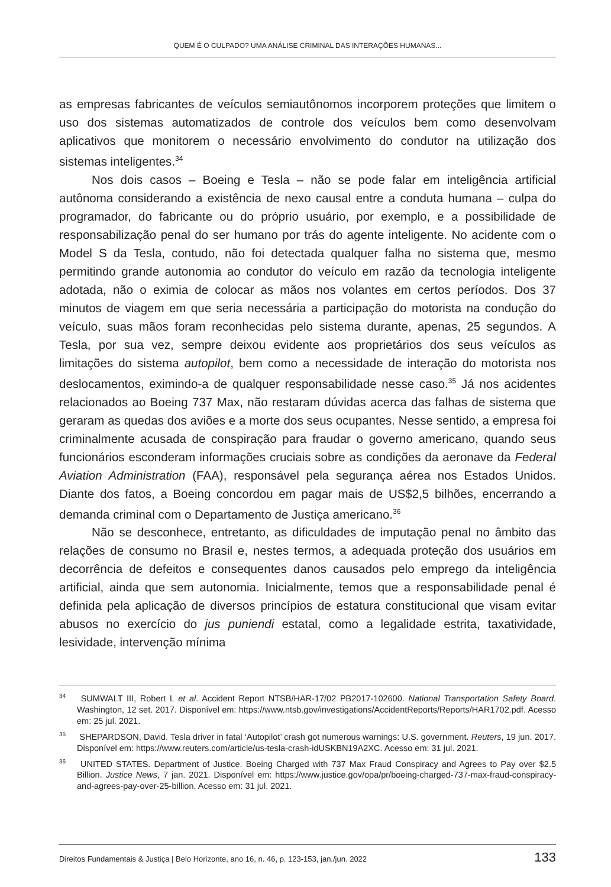QUEM É O CULPADO? UMA ANÁLISE CRIMINAL DAS INTERAÇÕES HUMANAS...
as empresas fabricantes de veículos semiautônomos incorporem proteções que limitem o uso dos sistemas automatizados de controle dos veículos bem como desenvolvam aplicativos que monitorem o necessário envolvimento do condutor na utilização dos sistemas inteligentes.<sup>34</sup>
Nos dois casos – Boeing e Tesla – não se pode falar em inteligência artificial autônoma considerando a existência de nexo causal entre a conduta humana – culpa do programador, do fabricante ou do próprio usuário, por exemplo, e a possibilidade de responsabilização penal do ser humano por trás do agente inteligente. No acidente com o Model S da Tesla, contudo, não foi detectada qualquer falha no sistema que, mesmo permitindo grande autonomia ao condutor do veículo em razão da tecnologia inteligente adotada, não o eximia de colocar as mãos nos volantes em certos períodos. Dos 37 minutos de viagem em que seria necessária a participação do motorista na condução do veículo, suas mãos foram reconhecidas pelo sistema durante, apenas, 25 segundos. A Tesla, por sua vez, sempre deixou evidente aos proprietários dos seus veículos as limitações do sistema autopilot, bem como a necessidade de interação do motorista nos deslocamentos, eximindo-a de qualquer responsabilidade nesse caso.<sup>35</sup> Já nos acidentes relacionados ao Boeing 737 Max, não restaram dúvidas acerca das falhas de sistema que geraram as quedas dos aviões e a morte dos seus ocupantes. Nesse sentido, a empresa foi criminalmente acusada de conspiração para fraudar o governo americano, quando seus funcionários esconderam informações cruciais sobre as condições da aeronave da Federal Aviation Administration (FAA), responsável pela segurança aérea nos Estados Unidos. Diante dos fatos, a Boeing concordou em pagar mais de US$2,5 bilhões, encerrando a demanda criminal com o Departamento de Justiça americano.<sup>36</sup>
Não se desconhece, entretanto, as dificuldades de imputação penal no âmbito das relações de consumo no Brasil e, nestes termos, a adequada proteção dos usuários em decorrência de defeitos e consequentes danos causados pelo emprego da inteligência artificial, ainda que sem autonomia. Inicialmente, temos que a responsabilidade penal é definida pela aplicação de diversos princípios de estatura constitucional que visam evitar abusos no exercício do jus puniendi estatal, como a legalidade estrita, taxatividade, lesividade, intervenção mínima
<sup>34</sup> SUMWALT III, Robert L et al. Accident Report NTSB/HAR-17/02 PB2017-102600. National Transportation Safety Board. Washington, 12 set. 2017. Disponível em: https://www.ntsb.gov/investigations/AccidentReports/Reports/HAR1702.pdf. Acesso em: 25 jul. 2021.
<sup>35</sup> SHEPARDSON, David. Tesla driver in fatal ‘Autopilot’ crash got numerous warnings: U.S. government. Reuters, 19 jun. 2017. Disponível em: https://www.reuters.com/article/us-tesla-crash-idUSKBN19A2XC. Acesso em: 31 jul. 2021.
<sup>36</sup> UNITED STATES. Department of Justice. Boeing Charged with 737 Max Fraud Conspiracy and Agrees to Pay over $2.5 Billion. Justice News, 7 jan. 2021. Disponível em: https://www.justice.gov/opa/pr/boeing-charged-737-max-fraud-conspiracy-and-agrees-pay-over-25-billion. Acesso em: 31 jul. 2021.
Direitos Fundamentais & Justiça | Belo Horizonte, ano 16, n. 46, p. 123-153, jan./jun. 2022 133